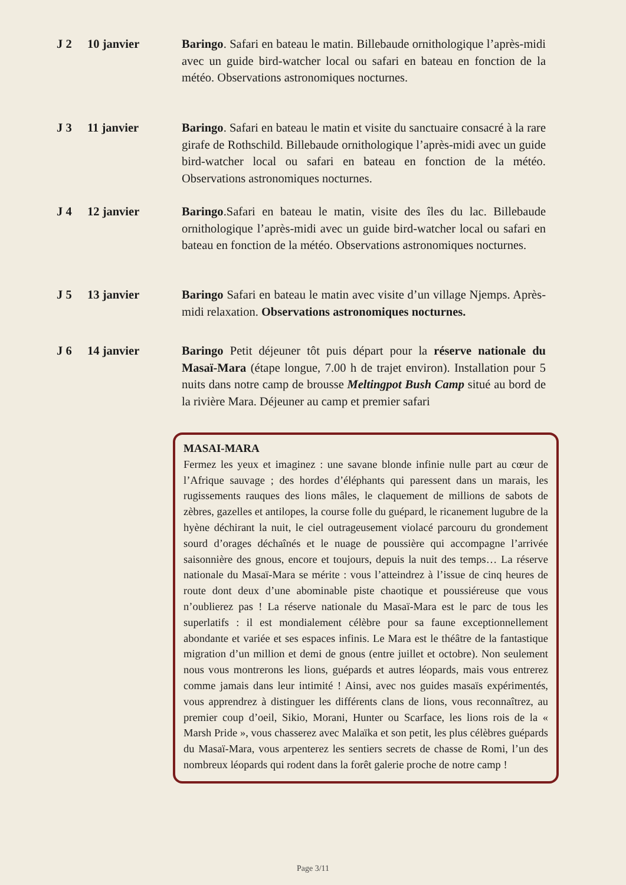J 2 10 janvier Baringo. Safari en bateau le matin. Billebaude ornithologique l’après-midi avec un guide bird-watcher local ou safari en bateau en fonction de la météo. Observations astronomiques nocturnes.
J 3 11 janvier Baringo. Safari en bateau le matin et visite du sanctuaire consacré à la rare girafe de Rothschild. Billebaude ornithologique l’après-midi avec un guide bird-watcher local ou safari en bateau en fonction de la météo. Observations astronomiques nocturnes.
J 4 12 janvier Baringo.Safari en bateau le matin, visite des îles du lac. Billebaude ornithologique l’après-midi avec un guide bird-watcher local ou safari en bateau en fonction de la météo. Observations astronomiques nocturnes.
J 5 13 janvier Baringo Safari en bateau le matin avec visite d’un village Njemps. Après-midi relaxation. Observations astronomiques nocturnes.
J 6 14 janvier Baringo Petit déjeuner tôt puis départ pour la réserve nationale du Masaï-Mara (étape longue, 7.00 h de trajet environ). Installation pour 5 nuits dans notre camp de brousse Meltingpot Bush Camp situé au bord de la rivière Mara. Déjeuner au camp et premier safari
MASAI-MARA
Fermez les yeux et imaginez : une savane blonde infinie nulle part au cœur de l’Afrique sauvage ; des hordes d’éléphants qui paressent dans un marais, les rugissements rauques des lions mâles, le claquement de millions de sabots de zèbres, gazelles et antilopes, la course folle du guépard, le ricanement lugubre de la hyène déchirant la nuit, le ciel outrageusement violacé parcouru du grondement sourd d’orages déchaînés et le nuage de poussière qui accompagne l’arrivée saisonnière des gnous, encore et toujours, depuis la nuit des temps… La réserve nationale du Masaï-Mara se mérite : vous l’atteindrez à l’issue de cinq heures de route dont deux d’une abominable piste chaotique et poussiéreuse que vous n’oublierez pas ! La réserve nationale du Masaï-Mara est le parc de tous les superlatifs : il est mondialement célèbre pour sa faune exceptionnellement abondante et variée et ses espaces infinis. Le Mara est le théâtre de la fantastique migration d’un million et demi de gnous (entre juillet et octobre). Non seulement nous vous montrerons les lions, guépards et autres léopards, mais vous entrerez comme jamais dans leur intimité ! Ainsi, avec nos guides masaïs expérimentés, vous apprendrez à distinguer les différents clans de lions, vous reconnaîtrez, au premier coup d’oeil, Sikio, Morani, Hunter ou Scarface, les lions rois de la « Marsh Pride », vous chasserez avec Malaïka et son petit, les plus célèbres guépards du Masaï-Mara, vous arpenterez les sentiers secrets de chasse de Romi, l’un des nombreux léopards qui rodent dans la forêt galerie proche de notre camp !
Page 3/11